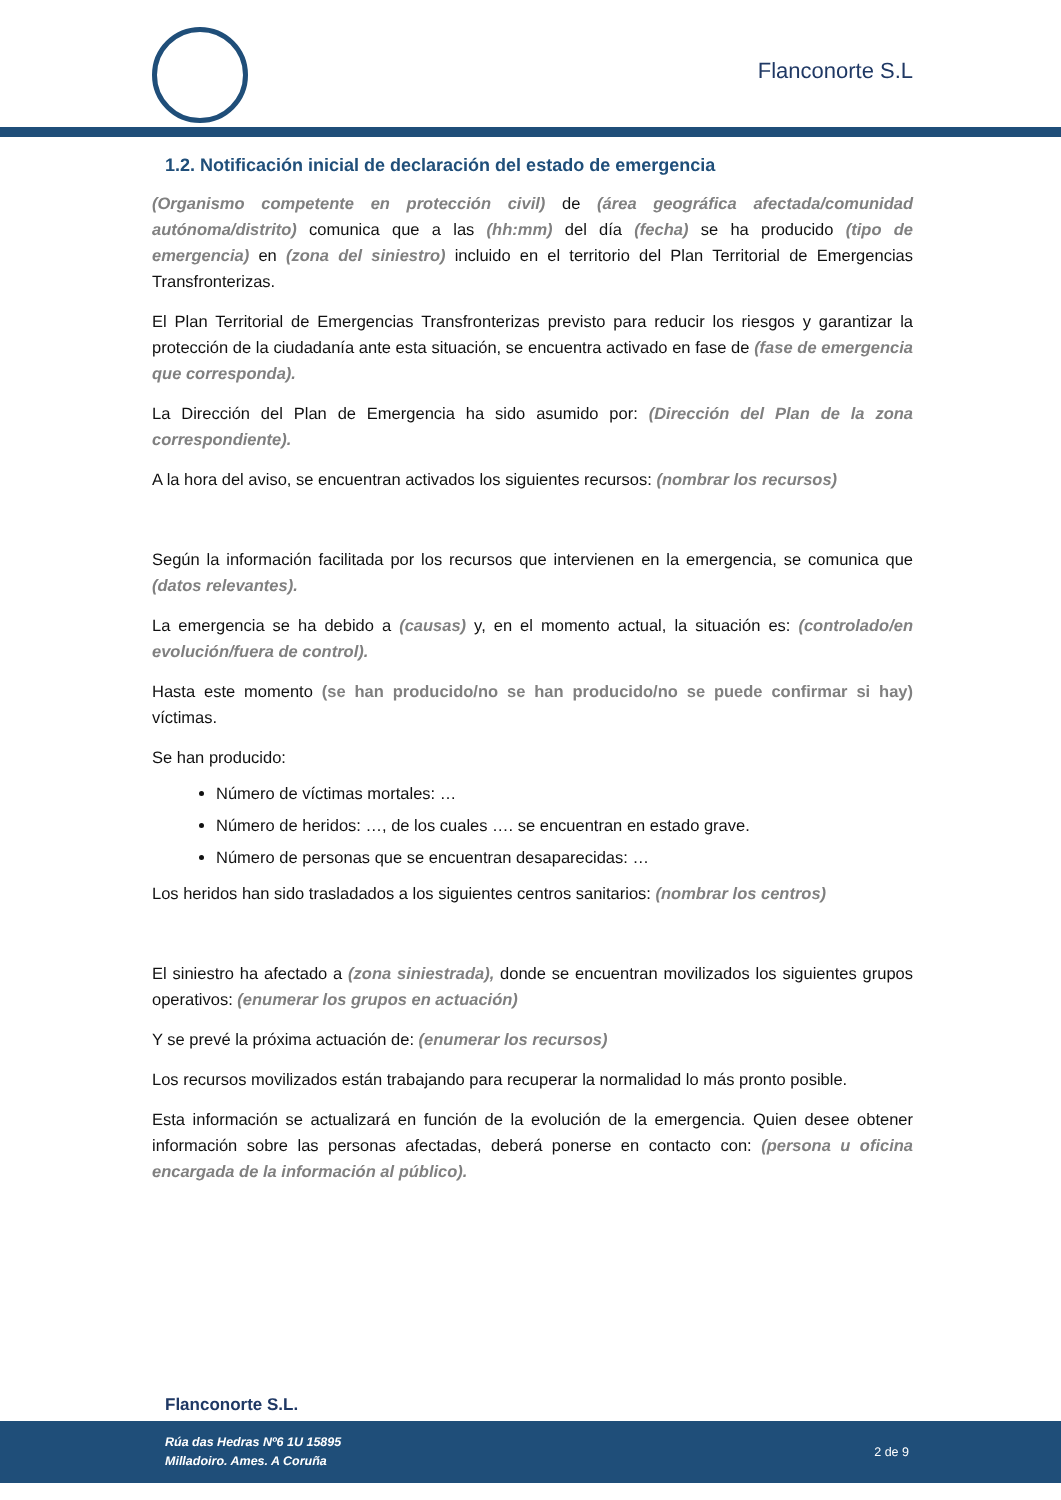Flanconorte S.L
1.2. Notificación inicial de declaración del estado de emergencia
(Organismo competente en protección civil) de (área geográfica afectada/comunidad autónoma/distrito) comunica que a las (hh:mm) del día (fecha) se ha producido (tipo de emergencia) en (zona del siniestro) incluido en el territorio del Plan Territorial de Emergencias Transfronterizas.
El Plan Territorial de Emergencias Transfronterizas previsto para reducir los riesgos y garantizar la protección de la ciudadanía ante esta situación, se encuentra activado en fase de (fase de emergencia que corresponda).
La Dirección del Plan de Emergencia ha sido asumido por: (Dirección del Plan de la zona correspondiente).
A la hora del aviso, se encuentran activados los siguientes recursos: (nombrar los recursos)
Según la información facilitada por los recursos que intervienen en la emergencia, se comunica que (datos relevantes).
La emergencia se ha debido a (causas) y, en el momento actual, la situación es: (controlado/en evolución/fuera de control).
Hasta este momento (se han producido/no se han producido/no se puede confirmar si hay) víctimas.
Se han producido:
Número de víctimas mortales: …
Número de heridos: …, de los cuales …. se encuentran en estado grave.
Número de personas que se encuentran desaparecidas: …
Los heridos han sido trasladados a los siguientes centros sanitarios: (nombrar los centros)
El siniestro ha afectado a (zona siniestrada), donde se encuentran movilizados los siguientes grupos operativos: (enumerar los grupos en actuación)
Y se prevé la próxima actuación de: (enumerar los recursos)
Los recursos movilizados están trabajando para recuperar la normalidad lo más pronto posible.
Esta información se actualizará en función de la evolución de la emergencia. Quien desee obtener información sobre las personas afectadas, deberá ponerse en contacto con: (persona u oficina encargada de la información al público).
Flanconorte S.L.
Rúa das Hedras Nº6 1U 15895
Milladoiro. Ames. A Coruña
2 de 9